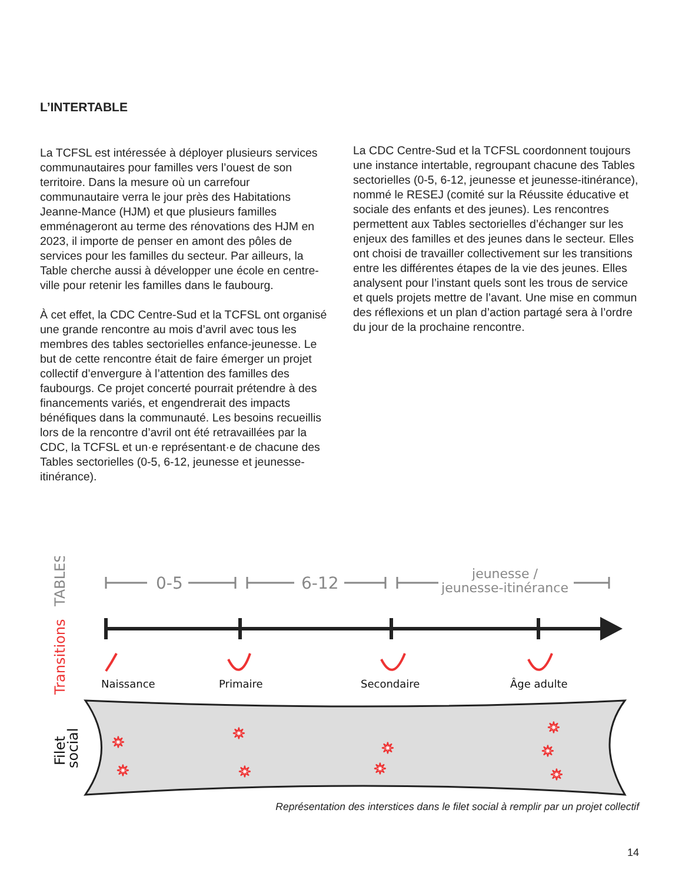L’INTERTABLE
La TCFSL est intéressée à déployer plusieurs services communautaires pour familles vers l’ouest de son territoire. Dans la mesure où un carrefour communautaire verra le jour près des Habitations Jeanne-Mance (HJM) et que plusieurs familles emménageront au terme des rénovations des HJM en 2023, il importe de penser en amont des pôles de services pour les familles du secteur. Par ailleurs, la Table cherche aussi à développer une école en centre-ville pour retenir les familles dans le faubourg.
À cet effet, la CDC Centre-Sud et la TCFSL ont organisé une grande rencontre au mois d’avril avec tous les membres des tables sectorielles enfance-jeunesse. Le but de cette rencontre était de faire émerger un projet collectif d’envergure à l’attention des familles des faubourgs. Ce projet concerté pourrait prétendre à des financements variés, et engendrerait des impacts bénéfiques dans la communauté. Les besoins recueillis lors de la rencontre d’avril ont été retravaillées par la CDC, la TCFSL et un·e représentant·e de chacune des Tables sectorielles (0-5, 6-12, jeunesse et jeunesse-itinérance).
La CDC Centre-Sud et la TCFSL coordonnent toujours une instance intertable, regroupant chacune des Tables sectorielles (0-5, 6-12, jeunesse et jeunesse-itinérance), nommé le RESEJ (comité sur la Réussite éducative et sociale des enfants et des jeunes). Les rencontres permettent aux Tables sectorielles d’échanger sur les enjeux des familles et des jeunes dans le secteur. Elles ont choisi de travailler collectivement sur les transitions entre les différentes étapes de la vie des jeunes. Elles analysent pour l’instant quels sont les trous de service et quels projets mettre de l’avant. Une mise en commun des réflexions et un plan d’action partagé sera à l’ordre du jour de la prochaine rencontre.
TABLES
Transitions
Filet
social
0-5
6-12
jeunesse /
jeunesse-itinérance
Naissance
Primaire
Secondaire
Âge adulte
✷
✷
✷
✷
✷
✷
✷
✷
✷
Représentation des interstices dans le filet social à remplir par un projet collectif
14